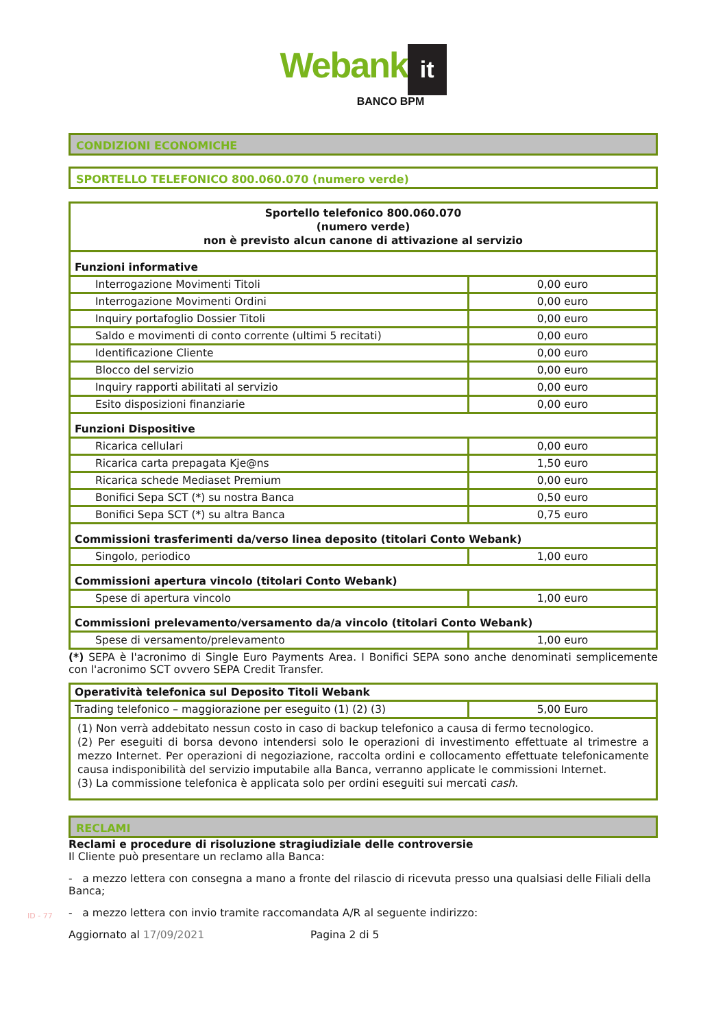Webank it
BANCO BPM
CONDIZIONI ECONOMICHE
SPORTELLO TELEFONICO 800.060.070 (numero verde)
| Sportello telefonico 800.060.070 (numero verde) non è previsto alcun canone di attivazione al servizio | |
| --- | --- |
| Funzioni informative | |
| Interrogazione Movimenti Titoli | 0,00 euro |
| Interrogazione Movimenti Ordini | 0,00 euro |
| Inquiry portafoglio Dossier Titoli | 0,00 euro |
| Saldo e movimenti di conto corrente (ultimi 5 recitati) | 0,00 euro |
| Identificazione Cliente | 0,00 euro |
| Blocco del servizio | 0,00 euro |
| Inquiry rapporti abilitati al servizio | 0,00 euro |
| Esito disposizioni finanziarie | 0,00 euro |
| Funzioni Dispositive | |
| Ricarica cellulari | 0,00 euro |
| Ricarica carta prepagata Kje@ns | 1,50 euro |
| Ricarica schede Mediaset Premium | 0,00 euro |
| Bonifici Sepa SCT (*) su nostra Banca | 0,50 euro |
| Bonifici Sepa SCT (*) su altra Banca | 0,75 euro |
| Commissioni trasferimenti da/verso linea deposito (titolari Conto Webank) | |
| Singolo, periodico | 1,00 euro |
| Commissioni apertura vincolo (titolari Conto Webank) | |
| Spese di apertura vincolo | 1,00 euro |
| Commissioni prelevamento/versamento da/a vincolo (titolari Conto Webank) | |
| Spese di versamento/prelevamento | 1,00 euro |
(*) SEPA è l'acronimo di Single Euro Payments Area. I Bonifici SEPA sono anche denominati semplicemente con l'acronimo SCT ovvero SEPA Credit Transfer.
| Operatività telefonica sul Deposito Titoli Webank | |
| --- | --- |
| Trading telefonico – maggiorazione per eseguito (1) (2) (3) | 5,00 Euro |
| (1) Non verrà addebitato nessun costo in caso di backup telefonico a causa di fermo tecnologico. (2) Per eseguiti di borsa devono intendersi solo le operazioni di investimento effettuate al trimestre a mezzo Internet. Per operazioni di negoziazione, raccolta ordini e collocamento effettuate telefonicamente causa indisponibilità del servizio imputabile alla Banca, verranno applicate le commissioni Internet. (3) La commissione telefonica è applicata solo per ordini eseguiti sui mercati cash . | |
RECLAMI
Reclami e procedure di risoluzione stragiudiziale delle controversie
Il Cliente può presentare un reclamo alla Banca:
- a mezzo lettera con consegna a mano a fronte del rilascio di ricevuta presso una qualsiasi delle Filiali della Banca;
- a mezzo lettera con invio tramite raccomandata A/R al seguente indirizzo:
Aggiornato al 17/09/2021 Pagina 2 di 5
ID - 77